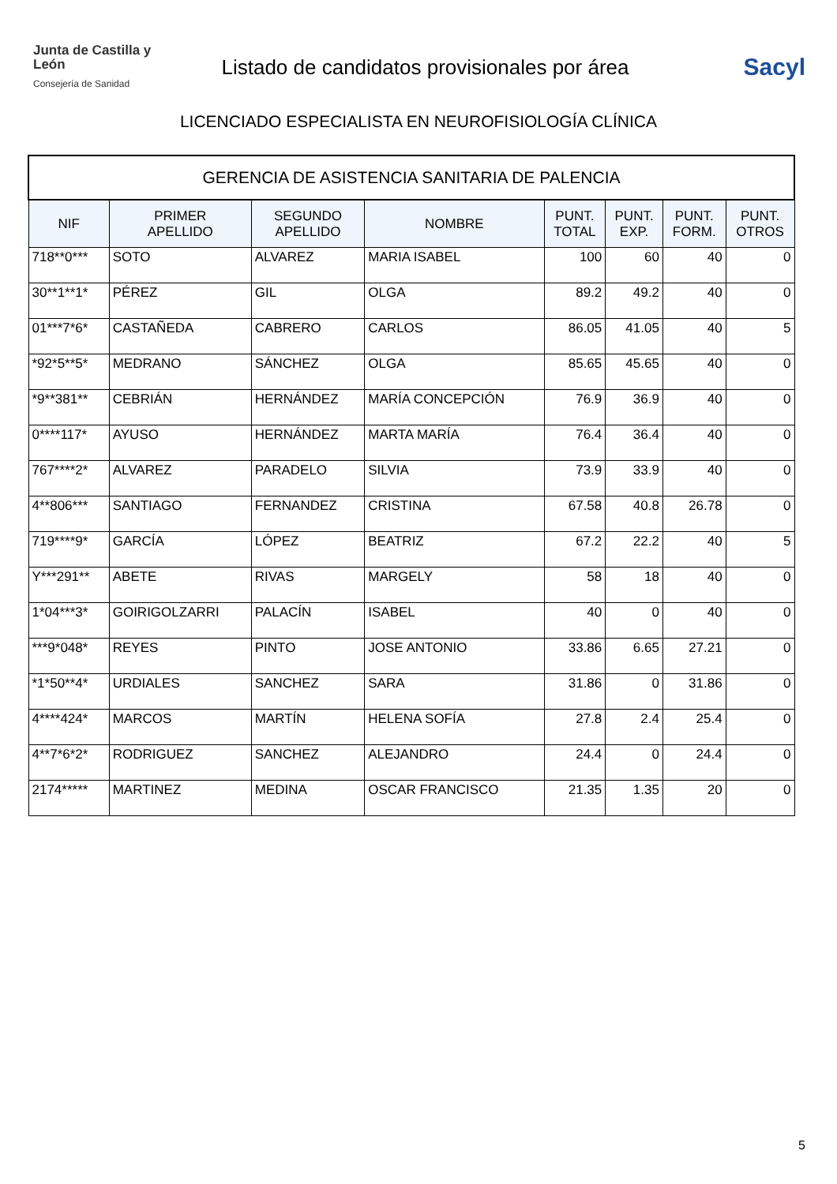Junta de Castilla y León
Consejería de Sanidad
Listado de candidatos provisionales por área
Sacyl
LICENCIADO ESPECIALISTA EN NEUROFISIOLOGÍA CLÍNICA
| GERENCIA DE ASISTENCIA SANITARIA DE PALENCIA | | | | | | | |
| NIF | PRIMER APELLIDO | SEGUNDO APELLIDO | NOMBRE | PUNT. TOTAL | PUNT. EXP. | PUNT. FORM. | PUNT. OTROS |
| 718**0*** | SOTO | ALVAREZ | MARIA ISABEL | 100 | 60 | 40 | 0 |
| 30**1**1* | PÉREZ | GIL | OLGA | 89.2 | 49.2 | 40 | 0 |
| 01***7*6* | CASTAÑEDA | CABRERO | CARLOS | 86.05 | 41.05 | 40 | 5 |
| *92*5**5* | MEDRANO | SÁNCHEZ | OLGA | 85.65 | 45.65 | 40 | 0 |
| *9**381** | CEBRIÁN | HERNÁNDEZ | MARÍA CONCEPCIÓN | 76.9 | 36.9 | 40 | 0 |
| 0****117* | AYUSO | HERNÁNDEZ | MARTA MARÍA | 76.4 | 36.4 | 40 | 0 |
| 767****2* | ALVAREZ | PARADELO | SILVIA | 73.9 | 33.9 | 40 | 0 |
| 4**806*** | SANTIAGO | FERNANDEZ | CRISTINA | 67.58 | 40.8 | 26.78 | 0 |
| 719****9* | GARCÍA | LÓPEZ | BEATRIZ | 67.2 | 22.2 | 40 | 5 |
| Y***291** | ABETE | RIVAS | MARGELY | 58 | 18 | 40 | 0 |
| 1*04***3* | GOIRIGOLZARRI | PALACÍN | ISABEL | 40 | 0 | 40 | 0 |
| ***9*048* | REYES | PINTO | JOSE ANTONIO | 33.86 | 6.65 | 27.21 | 0 |
| *1*50**4* | URDIALES | SANCHEZ | SARA | 31.86 | 0 | 31.86 | 0 |
| 4****424* | MARCOS | MARTÍN | HELENA SOFÍA | 27.8 | 2.4 | 25.4 | 0 |
| 4**7*6*2* | RODRIGUEZ | SANCHEZ | ALEJANDRO | 24.4 | 0 | 24.4 | 0 |
| 2174***** | MARTINEZ | MEDINA | OSCAR FRANCISCO | 21.35 | 1.35 | 20 | 0 |
5